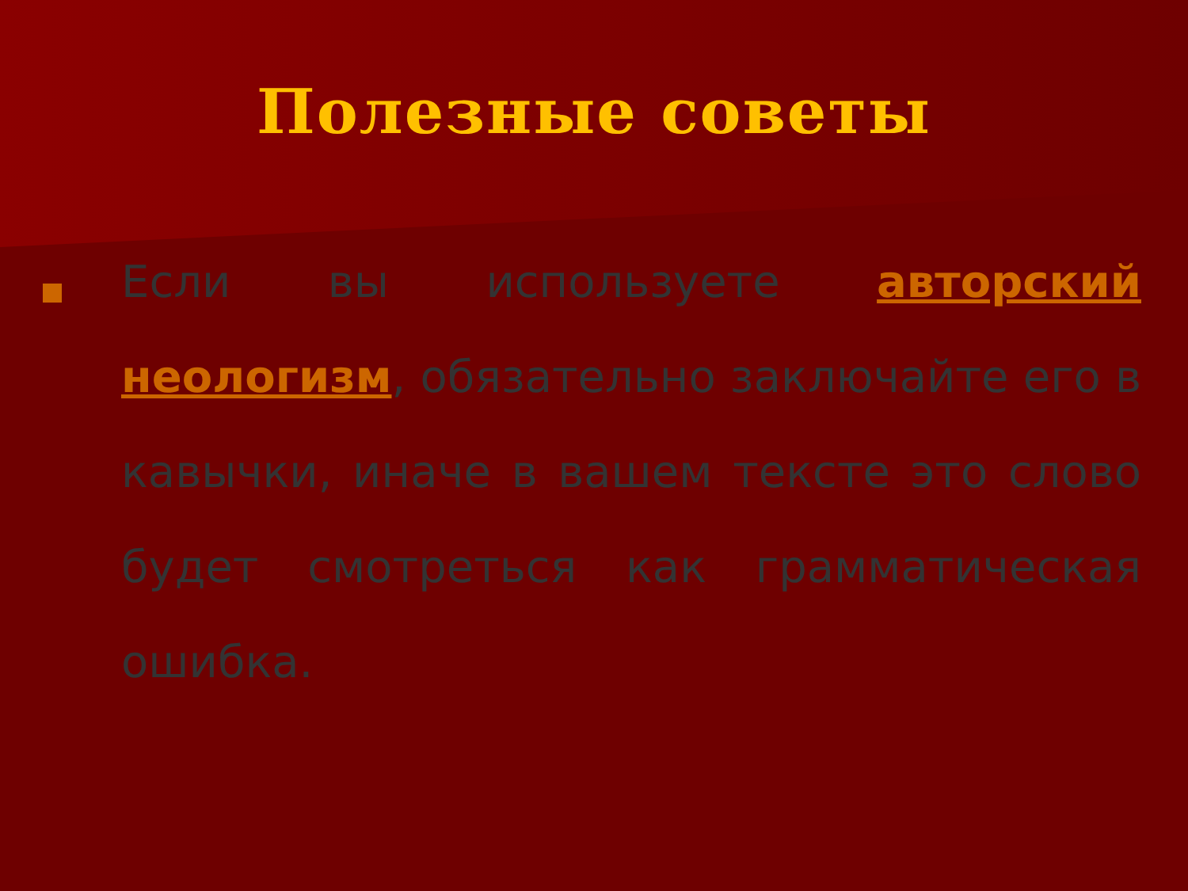Полезные советы
Если вы используете авторский неологизм, обязательно заключайте его в кавычки, иначе в вашем тексте это слово будет смотреться как грамматическая ошибка.